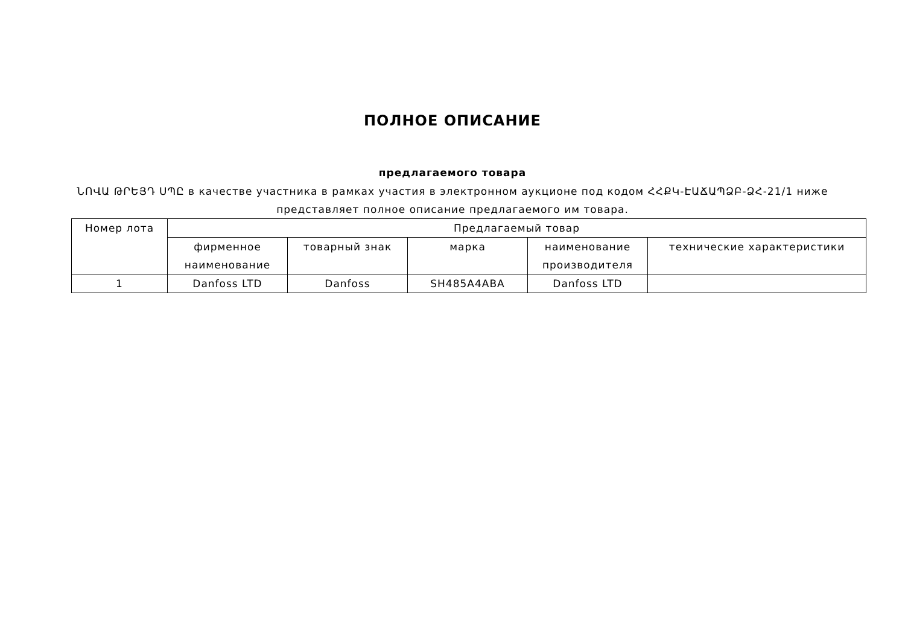ПОЛНОЕ ОПИСАНИЕ
предлагаемого товара
ՆՈՎԱ ԹՐԵՅԴ ՍՊԸ в качестве участника в рамках участия в электронном аукционе под кодом ՀՀՔԿ-ԷԱՃԱՊՁԲ-ՁՀ-21/1 ниже представляет полное описание предлагаемого им товара.
| Номер лота | Предлагаемый товар | | | | |
| --- | --- | --- | --- | --- | --- |
| | фирменное наименование | товарный знак | марка | наименование производителя | технические характеристики |
| 1 | Danfoss LTD | Danfoss | SH485A4ABA | Danfoss LTD | |